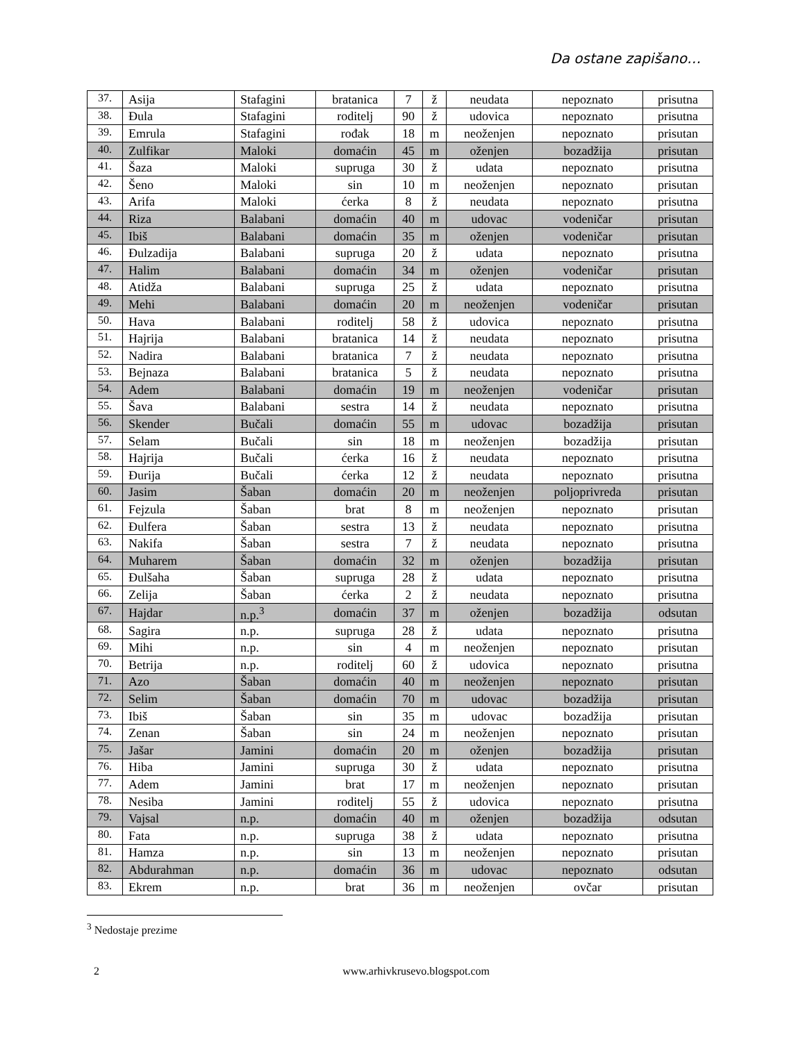Da ostane zapišano…
| 37. | Asija | Stafagini | bratanica | 7 | ž | neudata | nepoznato | prisutna |
| 38. | Đula | Stafagini | roditelj | 90 | ž | udovica | nepoznato | prisutna |
| 39. | Emrula | Stafagini | rođak | 18 | m | neoženjen | nepoznato | prisutan |
| 40. | Zulfikar | Maloki | domaćin | 45 | m | oženjen | bozadžija | prisutan |
| 41. | Šaza | Maloki | supruga | 30 | ž | udata | nepoznato | prisutna |
| 42. | Šeno | Maloki | sin | 10 | m | neoženjen | nepoznato | prisutan |
| 43. | Arifa | Maloki | ćerka | 8 | ž | neudata | nepoznato | prisutna |
| 44. | Riza | Balabani | domaćin | 40 | m | udovac | vodeničar | prisutan |
| 45. | Ibiš | Balabani | domaćin | 35 | m | oženjen | vodeničar | prisutan |
| 46. | Đulzadija | Balabani | supruga | 20 | ž | udata | nepoznato | prisutna |
| 47. | Halim | Balabani | domaćin | 34 | m | oženjen | vodeničar | prisutan |
| 48. | Atidža | Balabani | supruga | 25 | ž | udata | nepoznato | prisutna |
| 49. | Mehi | Balabani | domaćin | 20 | m | neoženjen | vodeničar | prisutan |
| 50. | Hava | Balabani | roditelj | 58 | ž | udovica | nepoznato | prisutna |
| 51. | Hajrija | Balabani | bratanica | 14 | ž | neudata | nepoznato | prisutna |
| 52. | Nadira | Balabani | bratanica | 7 | ž | neudata | nepoznato | prisutna |
| 53. | Bejnaza | Balabani | bratanica | 5 | ž | neudata | nepoznato | prisutna |
| 54. | Adem | Balabani | domaćin | 19 | m | neoženjen | vodeničar | prisutan |
| 55. | Šava | Balabani | sestra | 14 | ž | neudata | nepoznato | prisutna |
| 56. | Skender | Bučali | domaćin | 55 | m | udovac | bozadžija | prisutan |
| 57. | Selam | Bučali | sin | 18 | m | neoženjen | bozadžija | prisutan |
| 58. | Hajrija | Bučali | ćerka | 16 | ž | neudata | nepoznato | prisutna |
| 59. | Đurija | Bučali | ćerka | 12 | ž | neudata | nepoznato | prisutna |
| 60. | Jasim | Šaban | domaćin | 20 | m | neoženjen | poljoprivreda | prisutan |
| 61. | Fejzula | Šaban | brat | 8 | m | neoženjen | nepoznato | prisutan |
| 62. | Đulfera | Šaban | sestra | 13 | ž | neudata | nepoznato | prisutna |
| 63. | Nakifa | Šaban | sestra | 7 | ž | neudata | nepoznato | prisutna |
| 64. | Muharem | Šaban | domaćin | 32 | m | oženjen | bozadžija | prisutan |
| 65. | Đulšaha | Šaban | supruga | 28 | ž | udata | nepoznato | prisutna |
| 66. | Zelija | Šaban | ćerka | 2 | ž | neudata | nepoznato | prisutna |
| 67. | Hajdar | n.p.<sup>3</sup> | domaćin | 37 | m | oženjen | bozadžija | odsutan |
| 68. | Sagira | n.p. | supruga | 28 | ž | udata | nepoznato | prisutna |
| 69. | Mihi | n.p. | sin | 4 | m | neoženjen | nepoznato | prisutan |
| 70. | Betrija | n.p. | roditelj | 60 | ž | udovica | nepoznato | prisutna |
| 71. | Azo | Šaban | domaćin | 40 | m | neoženjen | nepoznato | prisutan |
| 72. | Selim | Šaban | domaćin | 70 | m | udovac | bozadžija | prisutan |
| 73. | Ibiš | Šaban | sin | 35 | m | udovac | bozadžija | prisutan |
| 74. | Zenan | Šaban | sin | 24 | m | neoženjen | nepoznato | prisutan |
| 75. | Jašar | Jamini | domaćin | 20 | m | oženjen | bozadžija | prisutan |
| 76. | Hiba | Jamini | supruga | 30 | ž | udata | nepoznato | prisutna |
| 77. | Adem | Jamini | brat | 17 | m | neoženjen | nepoznato | prisutan |
| 78. | Nesiba | Jamini | roditelj | 55 | ž | udovica | nepoznato | prisutna |
| 79. | Vajsal | n.p. | domaćin | 40 | m | oženjen | bozadžija | odsutan |
| 80. | Fata | n.p. | supruga | 38 | ž | udata | nepoznato | prisutna |
| 81. | Hamza | n.p. | sin | 13 | m | neoženjen | nepoznato | prisutan |
| 82. | Abdurahman | n.p. | domaćin | 36 | m | udovac | nepoznato | odsutan |
| 83. | Ekrem | n.p. | brat | 36 | m | neoženjen | ovčar | prisutan |
<sup>3</sup> Nedostaje prezime
2 www.arhivkrusevo.blogspot.com